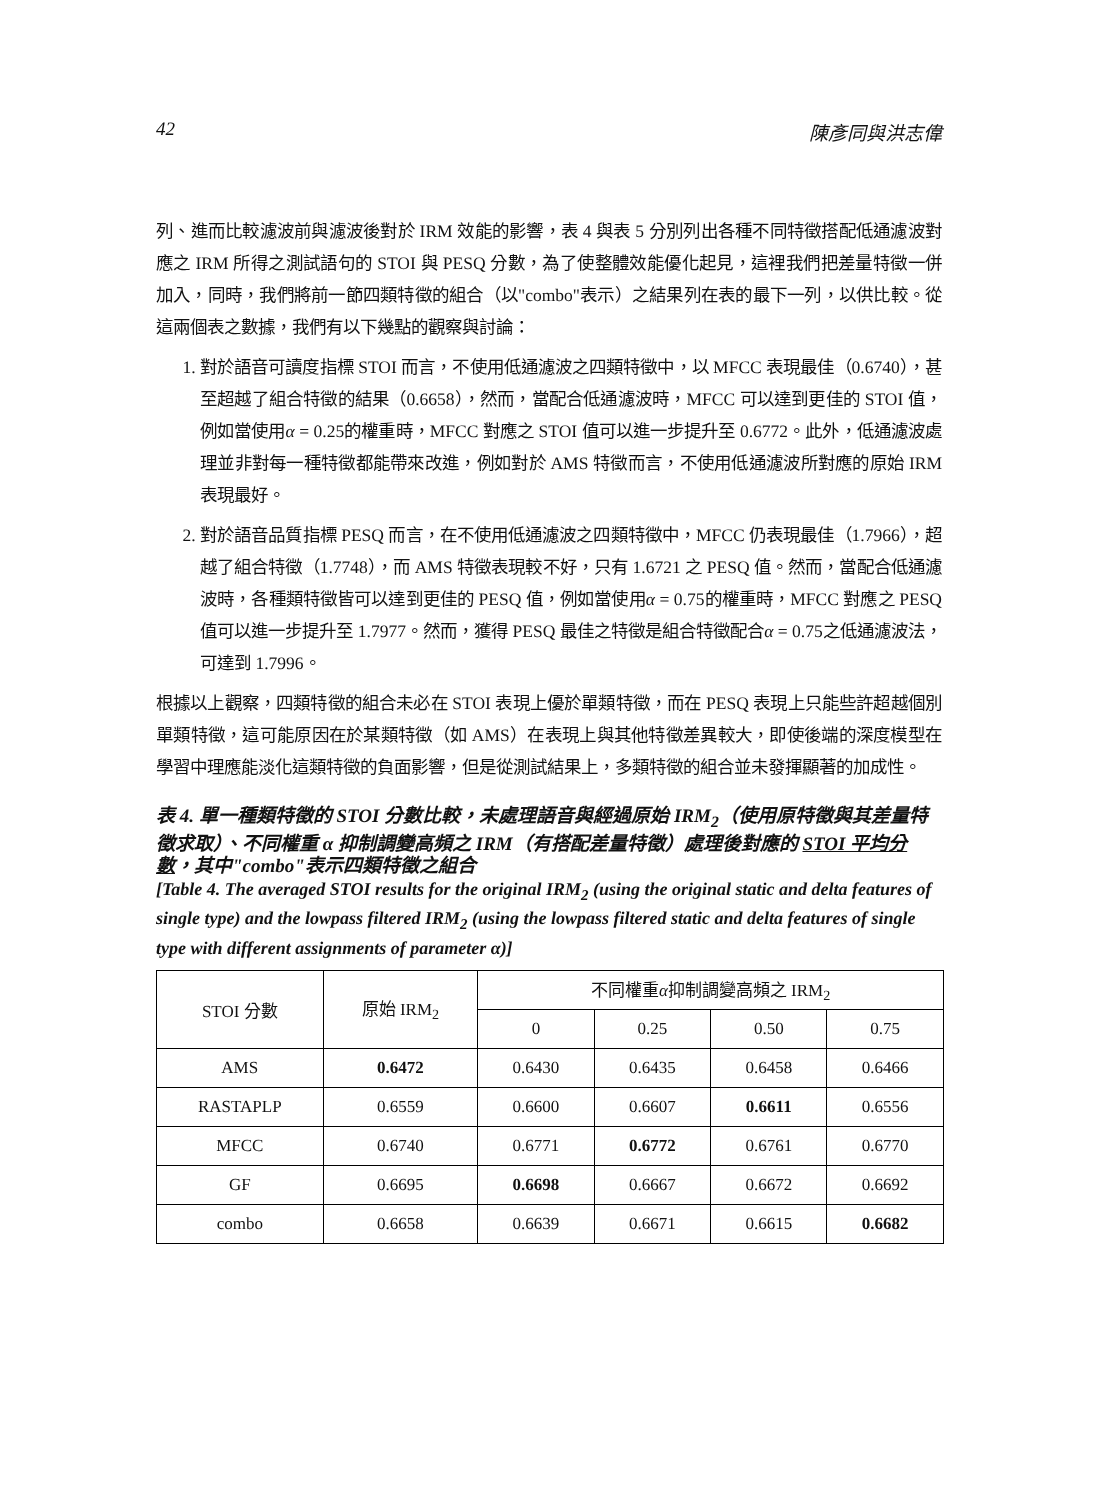42 陳彥同與洪志偉
列、進而比較濾波前與濾波後對於 IRM 效能的影響，表 4 與表 5 分別列出各種不同特徵搭配低通濾波對應之 IRM 所得之測試語句的 STOI 與 PESQ 分數，為了使整體效能優化起見，這裡我們把差量特徵一併加入，同時，我們將前一節四類特徵的組合（以"combo"表示）之結果列在表的最下一列，以供比較。從這兩個表之數據，我們有以下幾點的觀察與討論：
1. 對於語音可讀度指標 STOI 而言，不使用低通濾波之四類特徵中，以 MFCC 表現最佳（0.6740），甚至超越了組合特徵的結果（0.6658），然而，當配合低通濾波時，MFCC 可以達到更佳的 STOI 值，例如當使用α = 0.25的權重時，MFCC 對應之 STOI 值可以進一步提升至 0.6772。此外，低通濾波處理並非對每一種特徵都能帶來改進，例如對於 AMS 特徵而言，不使用低通濾波所對應的原始 IRM 表現最好。
2. 對於語音品質指標 PESQ 而言，在不使用低通濾波之四類特徵中，MFCC 仍表現最佳（1.7966），超越了組合特徵（1.7748），而 AMS 特徵表現較不好，只有 1.6721 之 PESQ 值。然而，當配合低通濾波時，各種類特徵皆可以達到更佳的 PESQ 值，例如當使用α = 0.75的權重時，MFCC 對應之 PESQ 值可以進一步提升至 1.7977。然而，獲得 PESQ 最佳之特徵是組合特徵配合α = 0.75之低通濾波法，可達到 1.7996。
根據以上觀察，四類特徵的組合未必在 STOI 表現上優於單類特徵，而在 PESQ 表現上只能些許超越個別單類特徵，這可能原因在於某類特徵（如 AMS）在表現上與其他特徵差異較大，即使後端的深度模型在學習中理應能淡化這類特徵的負面影響，但是從測試結果上，多類特徵的組合並未發揮顯著的加成性。
表 4. 單一種類特徵的 STOI 分數比較，未處理語音與經過原始 IRM<sub>2</sub>（使用原特徵與其差量特徵求取）、不同權重 α 抑制調變高頻之 IRM（有搭配差量特徵）處理後對應的 STOI 平均分數，其中"combo"表示四類特徵之組合
[Table 4. The averaged STOI results for the original IRM<sub>2</sub> (using the original static and delta features of single type) and the lowpass filtered IRM<sub>2</sub> (using the lowpass filtered static and delta features of single type with different assignments of parameter α)]
| STOI 分數 | 原始 IRM<sub>2</sub> | 不同權重 α 抑制調變高頻之 IRM<sub>2</sub> | | | |
| --- | --- | --- | --- | --- | --- |
| | | 0 | 0.25 | 0.50 | 0.75 |
| AMS | 0.6472 | 0.6430 | 0.6435 | 0.6458 | 0.6466 |
| RASTAPLP | 0.6559 | 0.6600 | 0.6607 | 0.6611 | 0.6556 |
| MFCC | 0.6740 | 0.6771 | 0.6772 | 0.6761 | 0.6770 |
| GF | 0.6695 | 0.6698 | 0.6667 | 0.6672 | 0.6692 |
| combo | 0.6658 | 0.6639 | 0.6671 | 0.6615 | 0.6682 |